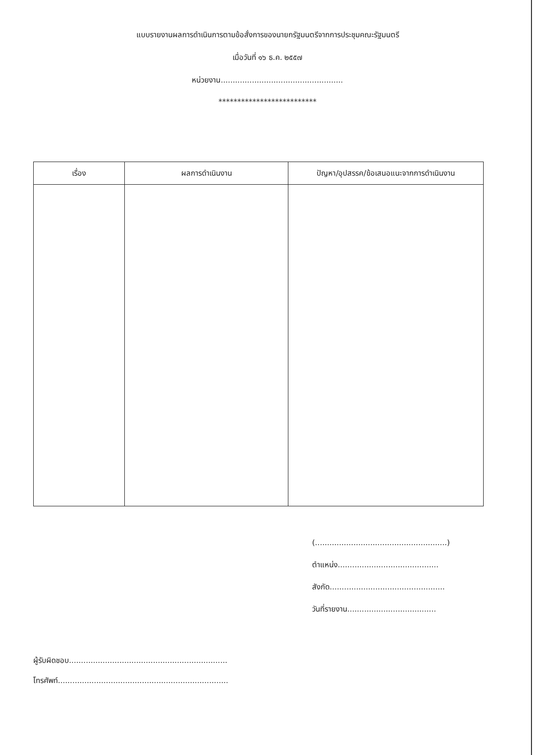แบบรายงานผลการดำเนินการตามข้อสั่งการของนายกรัฐมนตรีจากการประชุมคณะรัฐมนตรี
เมื่อวันที่ ๑๖ ธ.ค. ๒๕๕๗
หน่วยงาน...................................................
**************************
| เรื่อง | ผลการดำเนินงาน | ปัญหา/อุปสรรค/ข้อเสนอแนะจากการดำเนินงาน |
| --- | --- | --- |
(.......................................................)
ตำแหน่ง..........................................
สังกัด................................................
วันที่รายงาน.....................................
ผู้รับผิดชอบ..................................................................
โทรศัพท์.......................................................................